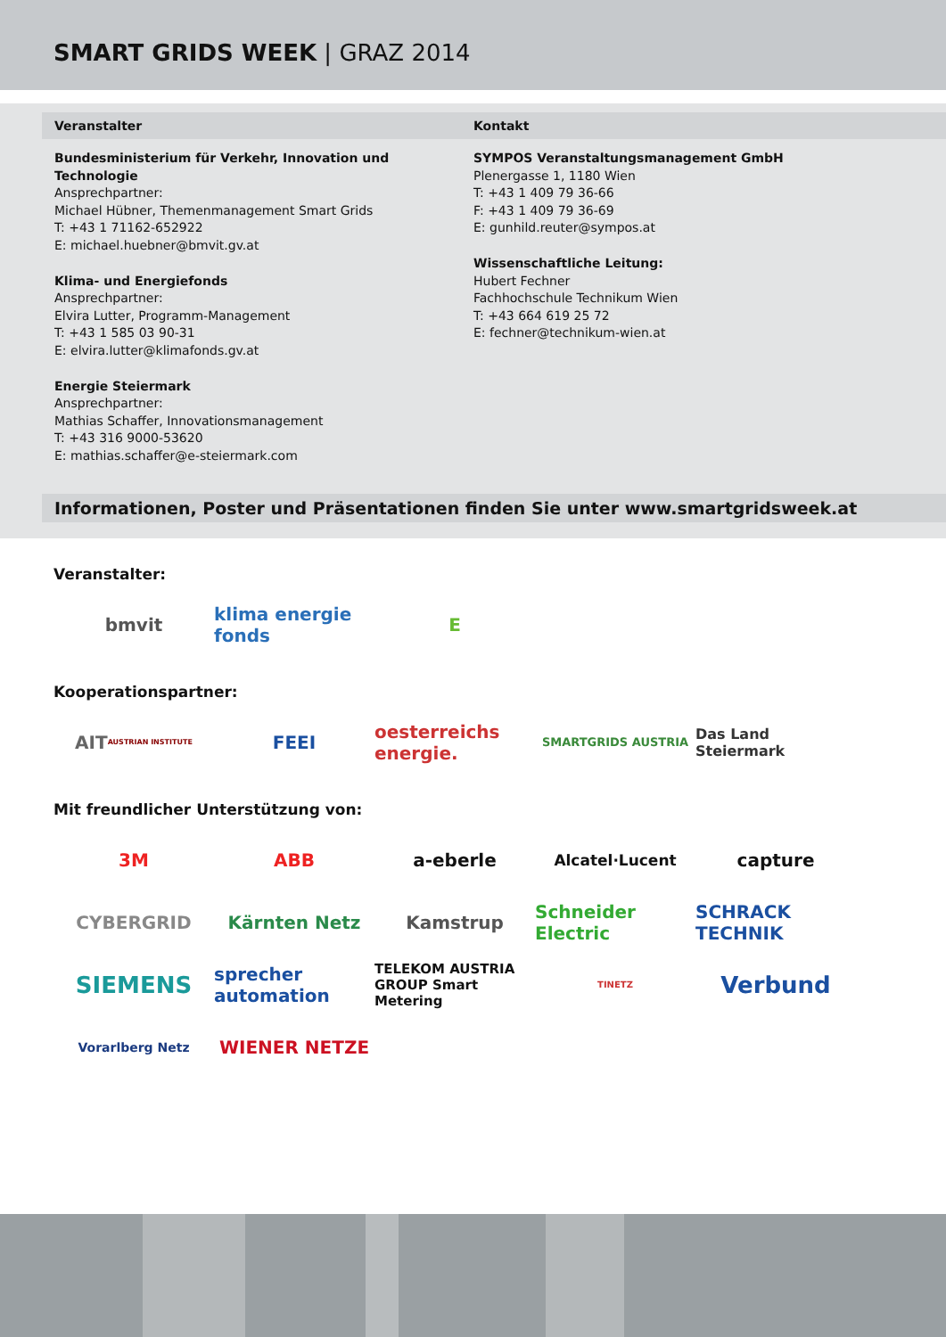SMART GRIDS WEEK | GRAZ 2014
Veranstalter Kontakt
Bundesministerium für Verkehr, Innovation und Technologie
Ansprechpartner:
Michael Hübner, Themenmanagement Smart Grids
T: +43 1 71162-652922
E: michael.huebner@bmvit.gv.at
Klima- und Energiefonds
Ansprechpartner:
Elvira Lutter, Programm-Management
T: +43 1 585 03 90-31
E: elvira.lutter@klimafonds.gv.at
Energie Steiermark
Ansprechpartner:
Mathias Schaffer, Innovationsmanagement
T: +43 316 9000-53620
E: mathias.schaffer@e-steiermark.com
SYMPOS Veranstaltungsmanagement GmbH
Plenergasse 1, 1180 Wien
T: +43 1 409 79 36-66
F: +43 1 409 79 36-69
E: gunhild.reuter@sympos.at
Wissenschaftliche Leitung:
Hubert Fechner
Fachhochschule Technikum Wien
T: +43 664 619 25 72
E: fechner@technikum-wien.at
Informationen, Poster und Präsentationen finden Sie unter www.smartgridsweek.at
Veranstalter:
bmvit
klima energie fonds
E
Kooperationspartner:
AIT AUSTRIAN INSTITUTE
FEEI
oesterreichs energie.
SMARTGRIDS AUSTRIA
Das Land Steiermark
Mit freundlicher Unterstützung von:
3M
ABB
a-eberle
Alcatel·Lucent
capture
CYBERGRID
Kärnten Netz
Kamstrup
Schneider Electric
SCHRACK TECHNIK
SIEMENS
sprecher automation
TELEKOM AUSTRIA GROUP Smart Metering
TINETZ
Verbund
Vorarlberg Netz
WIENER NETZE